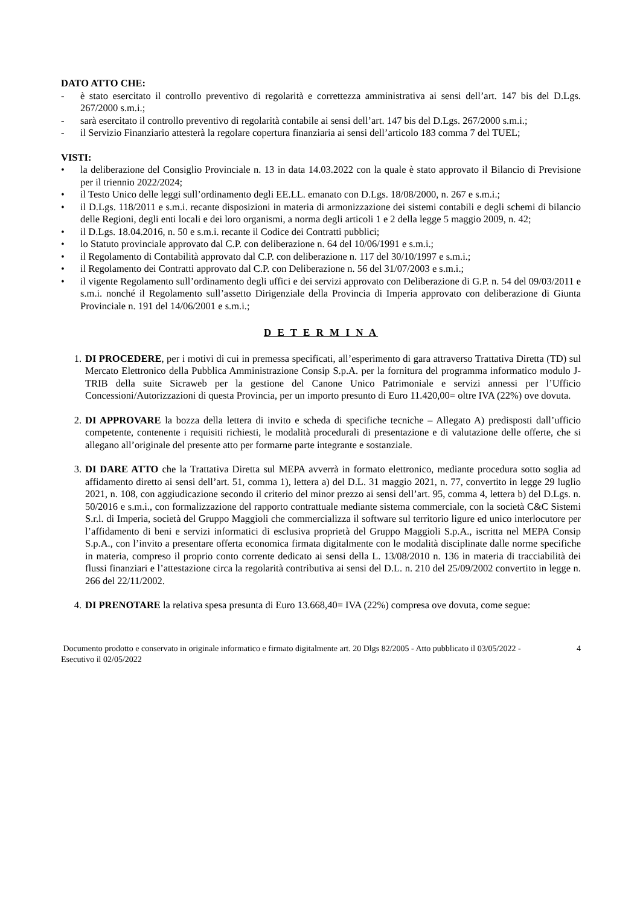DATO ATTO CHE:
- è stato esercitato il controllo preventivo di regolarità e correttezza amministrativa ai sensi dell’art. 147 bis del D.Lgs. 267/2000 s.m.i.;
- sarà esercitato il controllo preventivo di regolarità contabile ai sensi dell’art. 147 bis del D.Lgs. 267/2000 s.m.i.;
- il Servizio Finanziario attesterà la regolare copertura finanziaria ai sensi dell’articolo 183 comma 7 del TUEL;
VISTI:
• la deliberazione del Consiglio Provinciale n. 13 in data 14.03.2022 con la quale è stato approvato il Bilancio di Previsione per il triennio 2022/2024;
• il Testo Unico delle leggi sull’ordinamento degli EE.LL. emanato con D.Lgs. 18/08/2000, n. 267 e s.m.i.;
• il D.Lgs. 118/2011 e s.m.i. recante disposizioni in materia di armonizzazione dei sistemi contabili e degli schemi di bilancio delle Regioni, degli enti locali e dei loro organismi, a norma degli articoli 1 e 2 della legge 5 maggio 2009, n. 42;
• il D.Lgs. 18.04.2016, n. 50 e s.m.i. recante il Codice dei Contratti pubblici;
• lo Statuto provinciale approvato dal C.P. con deliberazione n. 64 del 10/06/1991 e s.m.i.;
• il Regolamento di Contabilità approvato dal C.P. con deliberazione n. 117 del 30/10/1997 e s.m.i.;
• il Regolamento dei Contratti approvato dal C.P. con Deliberazione n. 56 del 31/07/2003 e s.m.i.;
• il vigente Regolamento sull’ordinamento degli uffici e dei servizi approvato con Deliberazione di G.P. n. 54 del 09/03/2011 e s.m.i. nonché il Regolamento sull’assetto Dirigenziale della Provincia di Imperia approvato con deliberazione di Giunta Provinciale n. 191 del 14/06/2001 e s.m.i.;
D E T E R M I N A
1. DI PROCEDERE, per i motivi di cui in premessa specificati, all’esperimento di gara attraverso Trattativa Diretta (TD) sul Mercato Elettronico della Pubblica Amministrazione Consip S.p.A. per la fornitura del programma informatico modulo J-TRIB della suite Sicraweb per la gestione del Canone Unico Patrimoniale e servizi annessi per l’Ufficio Concessioni/Autorizzazioni di questa Provincia, per un importo presunto di Euro 11.420,00= oltre IVA (22%) ove dovuta.
2. DI APPROVARE la bozza della lettera di invito e scheda di specifiche tecniche – Allegato A) predisposti dall’ufficio competente, contenente i requisiti richiesti, le modalità procedurali di presentazione e di valutazione delle offerte, che si allegano all’originale del presente atto per formarne parte integrante e sostanziale.
3. DI DARE ATTO che la Trattativa Diretta sul MEPA avverrà in formato elettronico, mediante procedura sotto soglia ad affidamento diretto ai sensi dell’art. 51, comma 1), lettera a) del D.L. 31 maggio 2021, n. 77, convertito in legge 29 luglio 2021, n. 108, con aggiudicazione secondo il criterio del minor prezzo ai sensi dell’art. 95, comma 4, lettera b) del D.Lgs. n. 50/2016 e s.m.i., con formalizzazione del rapporto contrattuale mediante sistema commerciale, con la società C&C Sistemi S.r.l. di Imperia, società del Gruppo Maggioli che commercializza il software sul territorio ligure ed unico interlocutore per l’affidamento di beni e servizi informatici di esclusiva proprietà del Gruppo Maggioli S.p.A., iscritta nel MEPA Consip S.p.A., con l’invito a presentare offerta economica firmata digitalmente con le modalità disciplinate dalle norme specifiche in materia, compreso il proprio conto corrente dedicato ai sensi della L. 13/08/2010 n. 136 in materia di tracciabilità dei flussi finanziari e l’attestazione circa la regolarità contributiva ai sensi del D.L. n. 210 del 25/09/2002 convertito in legge n. 266 del 22/11/2002.
4. DI PRENOTARE la relativa spesa presunta di Euro 13.668,40= IVA (22%) compresa ove dovuta, come segue:
Documento prodotto e conservato in originale informatico e firmato digitalmente art. 20 Dlgs 82/2005 - Atto pubblicato il 03/05/2022 - Esecutivo il 02/05/2022 4